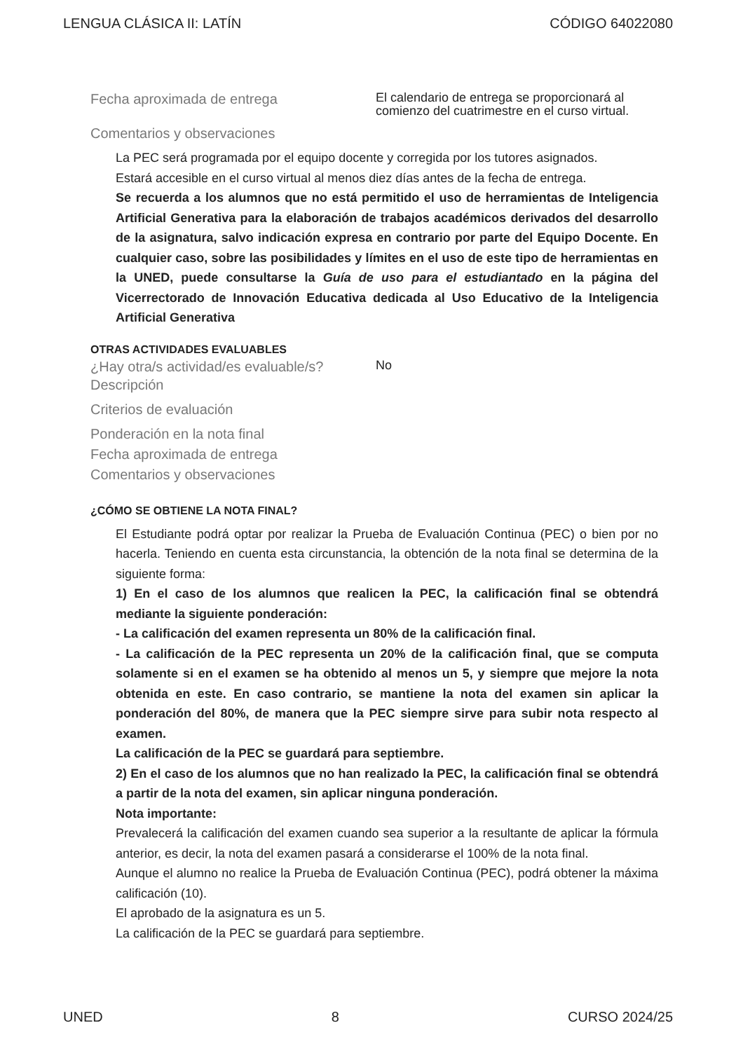LENGUA CLÁSICA II: LATÍN CÓDIGO 64022080
Fecha aproximada de entrega
El calendario de entrega se proporcionará al comienzo del cuatrimestre en el curso virtual.
Comentarios y observaciones
La PEC será programada por el equipo docente y corregida por los tutores asignados.
Estará accesible en el curso virtual al menos diez días antes de la fecha de entrega.
Se recuerda a los alumnos que no está permitido el uso de herramientas de Inteligencia Artificial Generativa para la elaboración de trabajos académicos derivados del desarrollo de la asignatura, salvo indicación expresa en contrario por parte del Equipo Docente. En cualquier caso, sobre las posibilidades y límites en el uso de este tipo de herramientas en la UNED, puede consultarse la Guía de uso para el estudiantado en la página del Vicerrectorado de Innovación Educativa dedicada al Uso Educativo de la Inteligencia Artificial Generativa
OTRAS ACTIVIDADES EVALUABLES
¿Hay otra/s actividad/es evaluable/s?
No
Descripción
Criterios de evaluación
Ponderación en la nota final
Fecha aproximada de entrega
Comentarios y observaciones
¿CÓMO SE OBTIENE LA NOTA FINAL?
El Estudiante podrá optar por realizar la Prueba de Evaluación Continua (PEC) o bien por no hacerla. Teniendo en cuenta esta circunstancia, la obtención de la nota final se determina de la siguiente forma:
1) En el caso de los alumnos que realicen la PEC, la calificación final se obtendrá mediante la siguiente ponderación:
- La calificación del examen representa un 80% de la calificación final.
- La calificación de la PEC representa un 20% de la calificación final, que se computa solamente si en el examen se ha obtenido al menos un 5, y siempre que mejore la nota obtenida en este. En caso contrario, se mantiene la nota del examen sin aplicar la ponderación del 80%, de manera que la PEC siempre sirve para subir nota respecto al examen.
La calificación de la PEC se guardará para septiembre.
2) En el caso de los alumnos que no han realizado la PEC, la calificación final se obtendrá a partir de la nota del examen, sin aplicar ninguna ponderación.
Nota importante:
Prevalecerá la calificación del examen cuando sea superior a la resultante de aplicar la fórmula anterior, es decir, la nota del examen pasará a considerarse el 100% de la nota final.
Aunque el alumno no realice la Prueba de Evaluación Continua (PEC), podrá obtener la máxima calificación (10).
El aprobado de la asignatura es un 5.
La calificación de la PEC se guardará para septiembre.
UNED 8 CURSO 2024/25